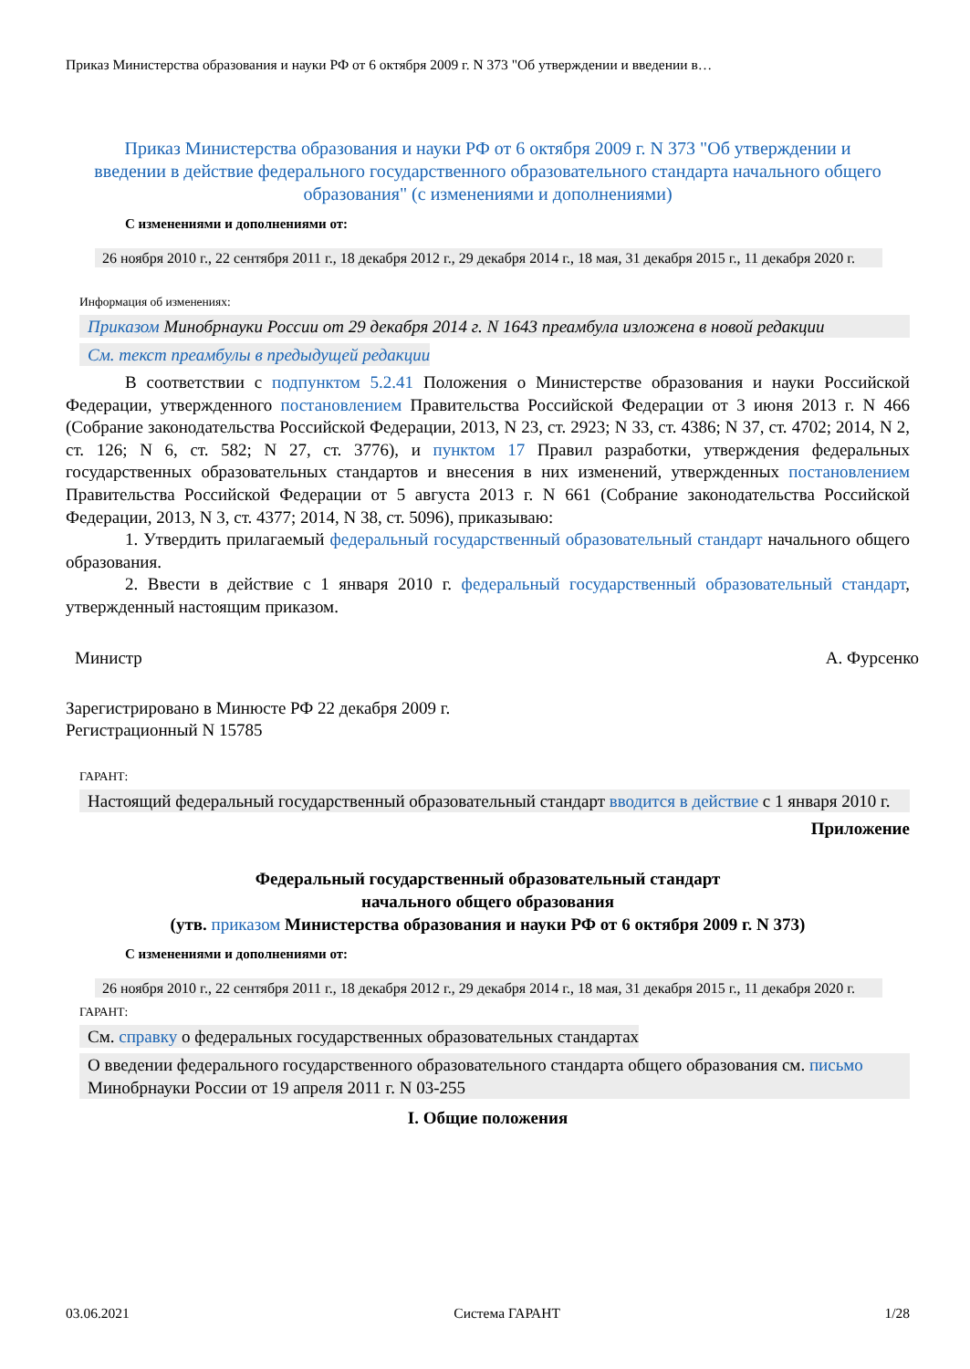Приказ Министерства образования и науки РФ от 6 октября 2009 г. N 373 "Об утверждении и введении в…
Приказ Министерства образования и науки РФ от 6 октября 2009 г. N 373 "Об утверждении и введении в действие федерального государственного образовательного стандарта начального общего образования" (с изменениями и дополнениями)
С изменениями и дополнениями от:
26 ноября 2010 г., 22 сентября 2011 г., 18 декабря 2012 г., 29 декабря 2014 г., 18 мая, 31 декабря 2015 г., 11 декабря 2020 г.
Информация об изменениях:
Приказом Минобрнауки России от 29 декабря 2014 г. N 1643 преамбула изложена в новой редакции
См. текст преамбулы в предыдущей редакции
В соответствии с подпунктом 5.2.41 Положения о Министерстве образования и науки Российской Федерации, утвержденного постановлением Правительства Российской Федерации от 3 июня 2013 г. N 466 (Собрание законодательства Российской Федерации, 2013, N 23, ст. 2923; N 33, ст. 4386; N 37, ст. 4702; 2014, N 2, ст. 126; N 6, ст. 582; N 27, ст. 3776), и пунктом 17 Правил разработки, утверждения федеральных государственных образовательных стандартов и внесения в них изменений, утвержденных постановлением Правительства Российской Федерации от 5 августа 2013 г. N 661 (Собрание законодательства Российской Федерации, 2013, N 3, ст. 4377; 2014, N 38, ст. 5096), приказываю:
1. Утвердить прилагаемый федеральный государственный образовательный стандарт начального общего образования.
2. Ввести в действие с 1 января 2010 г. федеральный государственный образовательный стандарт, утвержденный настоящим приказом.
Министр А. Фурсенко
Зарегистрировано в Минюсте РФ 22 декабря 2009 г.
Регистрационный N 15785
ГАРАНТ:
Настоящий федеральный государственный образовательный стандарт вводится в действие с 1 января 2010 г.
Приложение
Федеральный государственный образовательный стандарт
начального общего образования
(утв. приказом Министерства образования и науки РФ от 6 октября 2009 г. N 373)
С изменениями и дополнениями от:
26 ноября 2010 г., 22 сентября 2011 г., 18 декабря 2012 г., 29 декабря 2014 г., 18 мая, 31 декабря 2015 г., 11 декабря 2020 г.
ГАРАНТ:
См. справку о федеральных государственных образовательных стандартах
О введении федерального государственного образовательного стандарта общего образования см. письмо Минобрнауки России от 19 апреля 2011 г. N 03-255
I. Общие положения
03.06.2021 Система ГАРАНТ 1/28